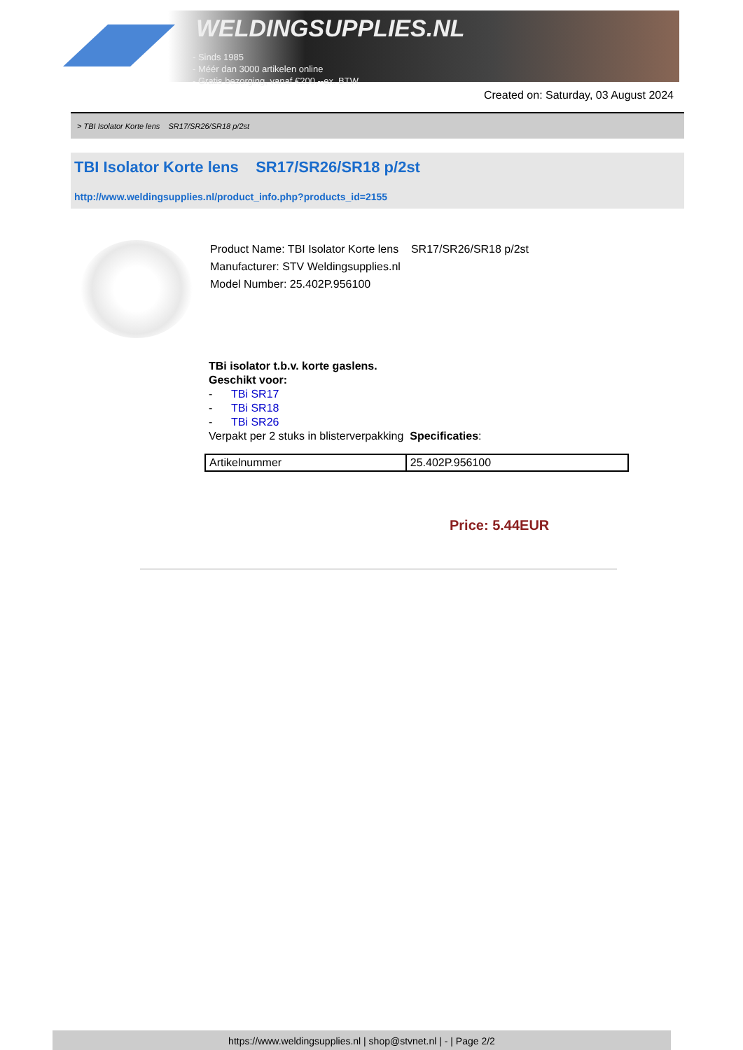WELDINGSUPPLIES.NL
- Sinds 1985
- Méér dan 3000 artikelen online
- Gratis bezorging, vanaf €200,--ex. BTW
Created on: Saturday, 03 August 2024
> TBI Isolator Korte lens SR17/SR26/SR18 p/2st
TBI Isolator Korte lens SR17/SR26/SR18 p/2st
http://www.weldingsupplies.nl/product_info.php?products_id=2155
Product Name: TBI Isolator Korte lens SR17/SR26/SR18 p/2st
Manufacturer: STV Weldingsupplies.nl
Model Number: 25.402P.956100
TBi isolator t.b.v. korte gaslens.
Geschikt voor:
- TBi SR17
- TBi SR18
- TBi SR26
Verpakt per 2 stuks in blisterverpakking Specificaties:
| Artikelnummer | 25.402P.956100 |
Price: 5.44EUR
https://www.weldingsupplies.nl | shop@stvnet.nl | - | Page 2/2